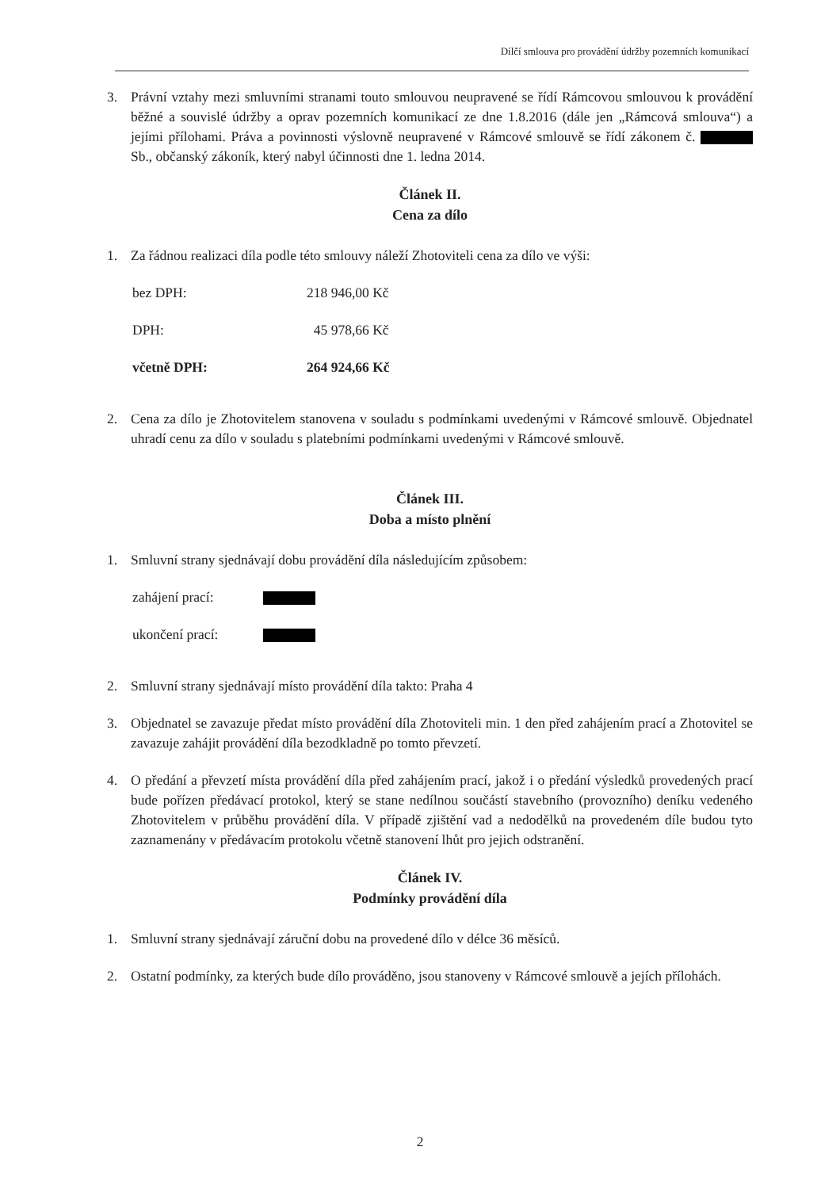Dílčí smlouva pro provádění údržby pozemních komunikací
3. Právní vztahy mezi smluvními stranami touto smlouvou neupravené se řídí Rámcovou smlouvou k provádění běžné a souvislé údržby a oprav pozemních komunikací ze dne 1.8.2016 (dále jen „Rámcová smlouva“) a jejími přílohami. Práva a povinnosti výslovně neupravené v Rámcové smlouvě se řídí zákonem č. Sb., občanský zákoník, který nabyl účinnosti dne 1. ledna 2014.
Článek II.
Cena za dílo
1. Za řádnou realizaci díla podle této smlouvy náleží Zhotoviteli cena za dílo ve výši:
| bez DPH: | 218 946,00 Kč |
| DPH: | 45 978,66 Kč |
| včetně DPH: | 264 924,66 Kč |
2. Cena za dílo je Zhotovitelem stanovena v souladu s podmínkami uvedenými v Rámcové smlouvě. Objednatel uhradí cenu za dílo v souladu s platebními podmínkami uvedenými v Rámcové smlouvě.
Článek III.
Doba a místo plnění
1. Smluvní strany sjednávají dobu provádění díla následujícím způsobem:
| zahájení prací: | |
| ukončení prací: | |
2. Smluvní strany sjednávají místo provádění díla takto: Praha 4
3. Objednatel se zavazuje předat místo provádění díla Zhotoviteli min. 1 den před zahájením prací a Zhotovitel se zavazuje zahájit provádění díla bezodkladně po tomto převzetí.
4. O předání a převzetí místa provádění díla před zahájením prací, jakož i o předání výsledků provedených prací bude pořízen předávací protokol, který se stane nedílnou součástí stavebního (provozního) deníku vedeného Zhotovitelem v průběhu provádění díla. V případě zjištění vad a nedodělků na provedeném díle budou tyto zaznamenány v předávacím protokolu včetně stanovení lhůt pro jejich odstranění.
Článek IV.
Podmínky provádění díla
1. Smluvní strany sjednávají záruční dobu na provedené dílo v délce 36 měsíců.
2. Ostatní podmínky, za kterých bude dílo prováděno, jsou stanoveny v Rámcové smlouvě a jejích přílohách.
2